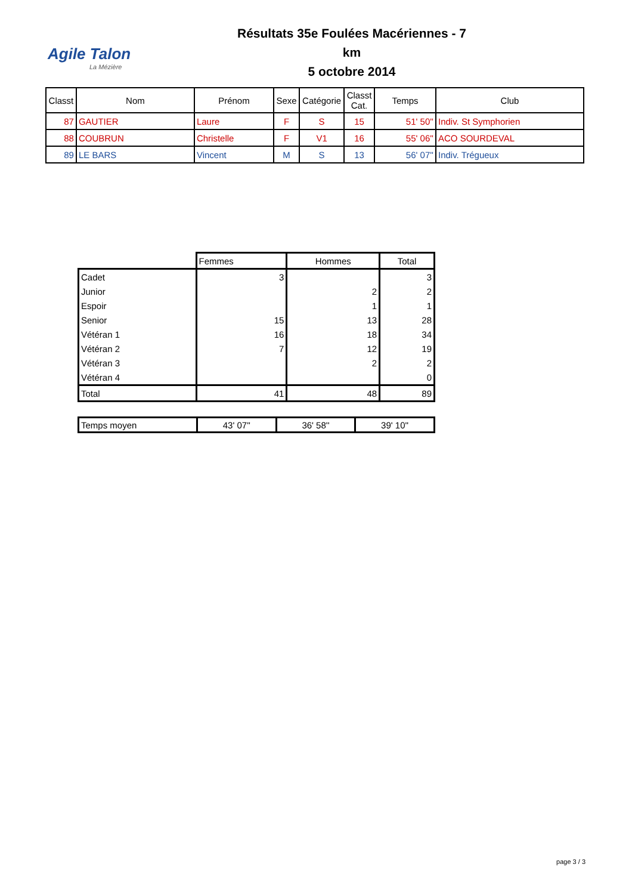Agile Talon
La Mézière
Résultats 35e Foulées Macériennes - 7 km
5 octobre 2014
| Classt | Nom | Prénom | Sexe | Catégorie | Classt Cat. | Temps | Club |
| --- | --- | --- | --- | --- | --- | --- | --- |
| 87 | GAUTIER | Laure | F | S | 15 | 51' 50'' | Indiv. St Symphorien |
| 88 | COUBRUN | Christelle | F | V1 | 16 | 55' 06'' | ACO SOURDEVAL |
| 89 | LE BARS | Vincent | M | S | 13 | 56' 07'' | Indiv. Trégueux |
| | Femmes | Hommes | Total |
| Cadet | 3 | | 3 |
| Junior | | 2 | 2 |
| Espoir | | 1 | 1 |
| Senior | 15 | 13 | 28 |
| Vétéran 1 | 16 | 18 | 34 |
| Vétéran 2 | 7 | 12 | 19 |
| Vétéran 3 | | 2 | 2 |
| Vétéran 4 | | | 0 |
| Total | 41 | 48 | 89 |
| Temps moyen | 43' 07'' | 36' 58'' | 39' 10'' |
page 3 / 3